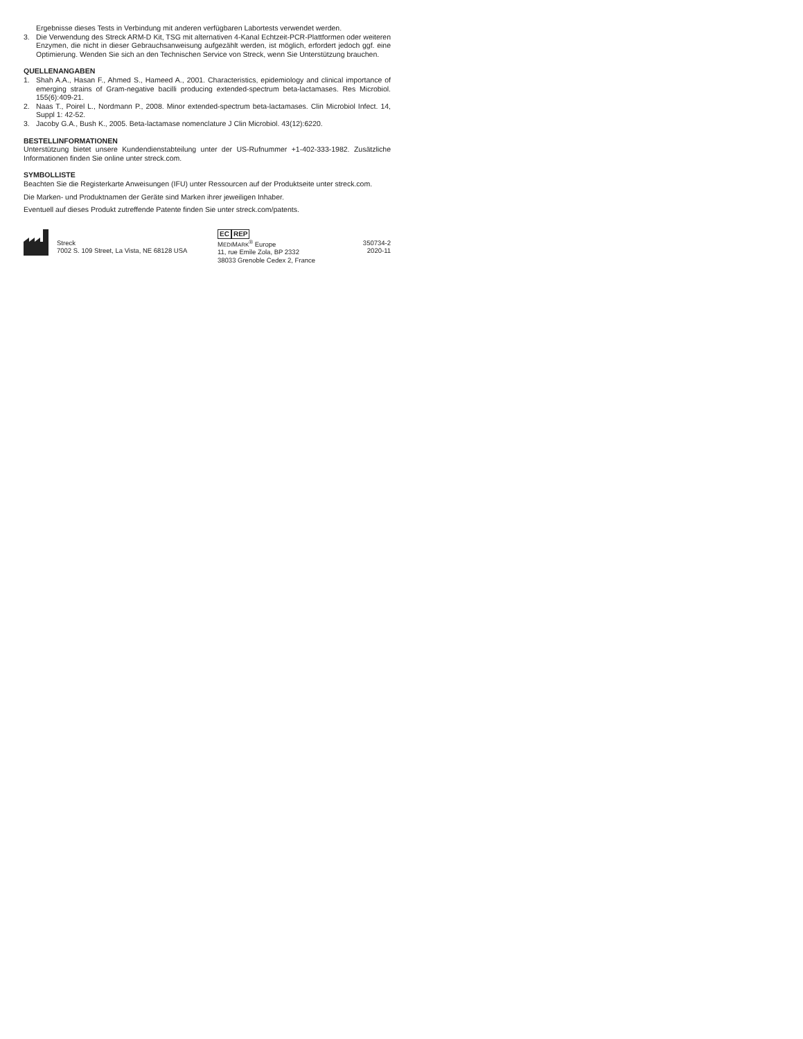Ergebnisse dieses Tests in Verbindung mit anderen verfügbaren Labortests verwendet werden.
3. Die Verwendung des Streck ARM-D Kit, TSG mit alternativen 4-Kanal Echtzeit-PCR-Plattformen oder weiteren Enzymen, die nicht in dieser Gebrauchsanweisung aufgezählt werden, ist möglich, erfordert jedoch ggf. eine Optimierung. Wenden Sie sich an den Technischen Service von Streck, wenn Sie Unterstützung brauchen.
QUELLENANGABEN
1. Shah A.A., Hasan F., Ahmed S., Hameed A., 2001. Characteristics, epidemiology and clinical importance of emerging strains of Gram-negative bacilli producing extended-spectrum beta-lactamases. Res Microbiol. 155(6):409-21.
2. Naas T., Poirel L., Nordmann P., 2008. Minor extended-spectrum beta-lactamases. Clin Microbiol Infect. 14, Suppl 1: 42-52.
3. Jacoby G.A., Bush K., 2005. Beta-lactamase nomenclature J Clin Microbiol. 43(12):6220.
BESTELLINFORMATIONEN
Unterstützung bietet unsere Kundendienstabteilung unter der US-Rufnummer +1-402-333-1982. Zusätzliche Informationen finden Sie online unter streck.com.
SYMBOLLISTE
Beachten Sie die Registerkarte Anweisungen (IFU) unter Ressourcen auf der Produktseite unter streck.com.
Die Marken- und Produktnamen der Geräte sind Marken ihrer jeweiligen Inhaber.
Eventuell auf dieses Produkt zutreffende Patente finden Sie unter streck.com/patents.
Streck
7002 S. 109 Street, La Vista, NE 68128 USA
EC REP
MEDIMARK<sup>®</sup> Europe
11, rue Emile Zola, BP 2332
38033 Grenoble Cedex 2, France
350734-2
2020-11